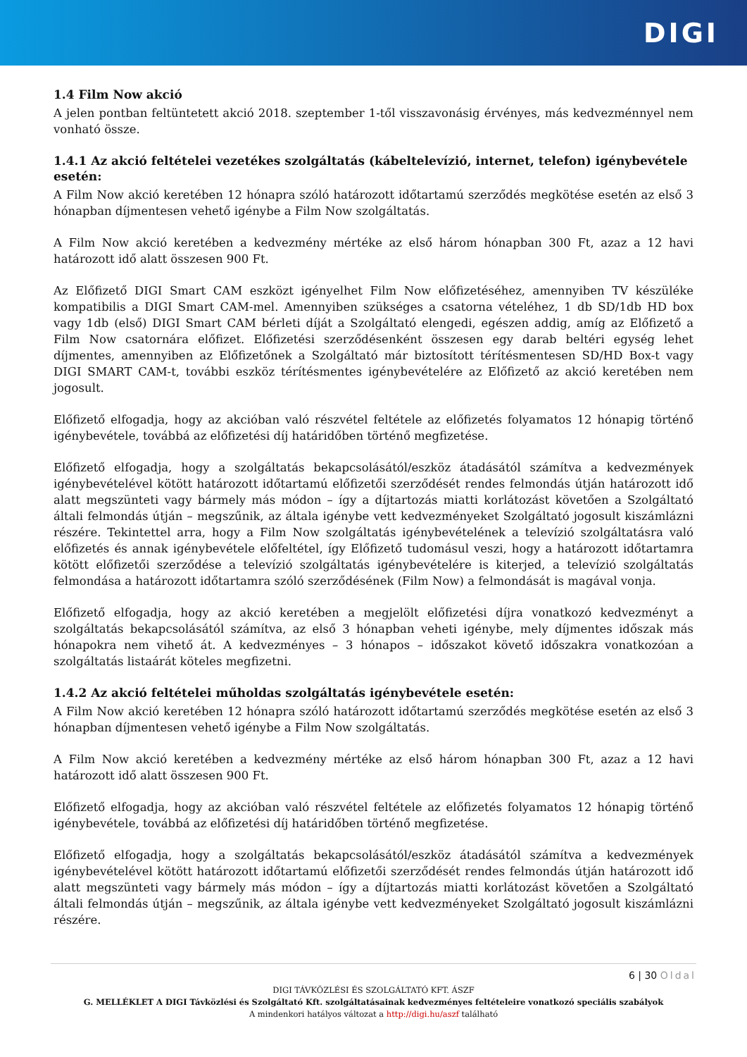DIGI
1.4 Film Now akció
A jelen pontban feltüntetett akció 2018. szeptember 1-től visszavonásig érvényes, más kedvezménnyel nem vonható össze.
1.4.1 Az akció feltételei vezetékes szolgáltatás (kábeltelevízió, internet, telefon) igénybevétele esetén:
A Film Now akció keretében 12 hónapra szóló határozott időtartamú szerződés megkötése esetén az első 3 hónapban díjmentesen vehető igénybe a Film Now szolgáltatás.
A Film Now akció keretében a kedvezmény mértéke az első három hónapban 300 Ft, azaz a 12 havi határozott idő alatt összesen 900 Ft.
Az Előfizető DIGI Smart CAM eszközt igényelhet Film Now előfizetéséhez, amennyiben TV készüléke kompatibilis a DIGI Smart CAM-mel. Amennyiben szükséges a csatorna vételéhez, 1 db SD/1db HD box vagy 1db (első) DIGI Smart CAM bérleti díját a Szolgáltató elengedi, egészen addig, amíg az Előfizető a Film Now csatornára előfizet. Előfizetési szerződésenként összesen egy darab beltéri egység lehet díjmentes, amennyiben az Előfizetőnek a Szolgáltató már biztosított térítésmentesen SD/HD Box-t vagy DIGI SMART CAM-t, további eszköz térítésmentes igénybevételére az Előfizető az akció keretében nem jogosult.
Előfizető elfogadja, hogy az akcióban való részvétel feltétele az előfizetés folyamatos 12 hónapig történő igénybevétele, továbbá az előfizetési díj határidőben történő megfizetése.
Előfizető elfogadja, hogy a szolgáltatás bekapcsolásától/eszköz átadásától számítva a kedvezmények igénybevételével kötött határozott időtartamú előfizetői szerződését rendes felmondás útján határozott idő alatt megszünteti vagy bármely más módon – így a díjtartozás miatti korlátozást követően a Szolgáltató általi felmondás útján – megszűnik, az általa igénybe vett kedvezményeket Szolgáltató jogosult kiszámlázni részére. Tekintettel arra, hogy a Film Now szolgáltatás igénybevételének a televízió szolgáltatásra való előfizetés és annak igénybevétele előfeltétel, így Előfizető tudomásul veszi, hogy a határozott időtartamra kötött előfizetői szerződése a televízió szolgáltatás igénybevételére is kiterjed, a televízió szolgáltatás felmondása a határozott időtartamra szóló szerződésének (Film Now) a felmondását is magával vonja.
Előfizető elfogadja, hogy az akció keretében a megjelölt előfizetési díjra vonatkozó kedvezményt a szolgáltatás bekapcsolásától számítva, az első 3 hónapban veheti igénybe, mely díjmentes időszak más hónapokra nem vihető át. A kedvezményes – 3 hónapos – időszakot követő időszakra vonatkozóan a szolgáltatás listaárát köteles megfizetni.
1.4.2 Az akció feltételei műholdas szolgáltatás igénybevétele esetén:
A Film Now akció keretében 12 hónapra szóló határozott időtartamú szerződés megkötése esetén az első 3 hónapban díjmentesen vehető igénybe a Film Now szolgáltatás.
A Film Now akció keretében a kedvezmény mértéke az első három hónapban 300 Ft, azaz a 12 havi határozott idő alatt összesen 900 Ft.
Előfizető elfogadja, hogy az akcióban való részvétel feltétele az előfizetés folyamatos 12 hónapig történő igénybevétele, továbbá az előfizetési díj határidőben történő megfizetése.
Előfizető elfogadja, hogy a szolgáltatás bekapcsolásától/eszköz átadásától számítva a kedvezmények igénybevételével kötött határozott időtartamú előfizetői szerződését rendes felmondás útján határozott idő alatt megszünteti vagy bármely más módon – így a díjtartozás miatti korlátozást követően a Szolgáltató általi felmondás útján – megszűnik, az általa igénybe vett kedvezményeket Szolgáltató jogosult kiszámlázni részére.
6 | 30 Oldal
DIGI TÁVKÖZLÉSI ÉS SZOLGÁLTATÓ KFT. ÁSZF
G. MELLÉKLET A DIGI Távközlési és Szolgáltató Kft. szolgáltatásainak kedvezményes feltételeire vonatkozó speciális szabályok
A mindenkori hatályos változat a http://digi.hu/aszf található